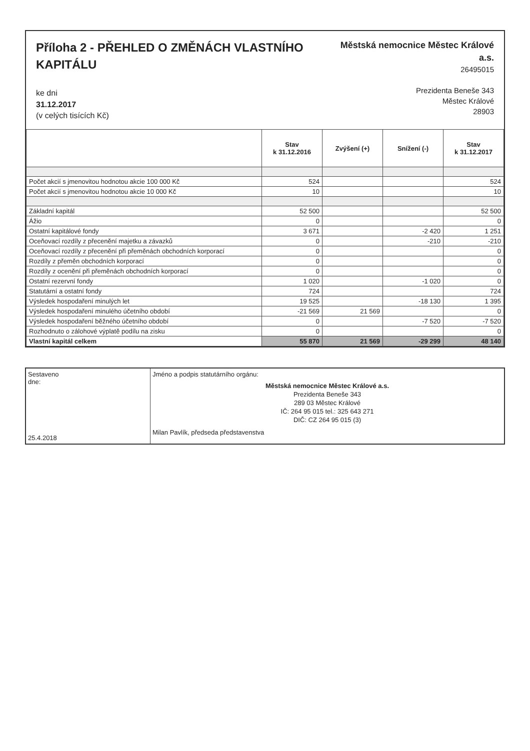Příloha 2 - PŘEHLED O ZMĚNÁCH VLASTNÍHO KAPITÁLU
ke dni
31.12.2017
(v celých tisících Kč)
Městská nemocnice Městec Králové a.s.
26495015
Prezidenta Beneše 343
Městec Králové
28903
| | Stav k 31.12.2016 | Zvýšení (+) | Snížení (-) | Stav k 31.12.2017 |
| --- | --- | --- | --- | --- |
| Počet akcií s jmenovitou hodnotou akcie 100 000 Kč | 524 | | | 524 |
| Počet akcií s jmenovitou hodnotou akcie 10 000 Kč | 10 | | | 10 |
| Základní kapitál | 52 500 | | | 52 500 |
| Ážio | 0 | | | 0 |
| Ostatní kapitálové fondy | 3 671 | | -2 420 | 1 251 |
| Oceňovací rozdíly z přecenění majetku a závazků | 0 | | -210 | -210 |
| Oceňovací rozdíly z přecenění při přeměnách obchodních korporací | 0 | | | 0 |
| Rozdíly z přeměn obchodních korporací | 0 | | | 0 |
| Rozdíly z ocenění při přeměnách obchodních korporací | 0 | | | 0 |
| Ostatní rezervní fondy | 1 020 | | -1 020 | 0 |
| Statutární a ostatní fondy | 724 | | | 724 |
| Výsledek hospodaření minulých let | 19 525 | | -18 130 | 1 395 |
| Výsledek hospodaření minulého účetního období | -21 569 | 21 569 | | 0 |
| Výsledek hospodaření běžného účetního období | 0 | | -7 520 | -7 520 |
| Rozhodnuto o zálohové výplatě podílu na zisku | 0 | | | 0 |
| Vlastní kapitál celkem | 55 870 | 21 569 | -29 299 | 48 140 |
Sestaveno
dne:
25.4.2018
Jméno a podpis statutárního orgánu:
Městská nemocnice Městec Králové a.s.
Prezidenta Beneše 343
289 03 Městec Králové
IČ: 264 95 015 tel.: 325 643 271
DIČ: CZ 264 95 015 (3)
Milan Pavlík, předseda představenstva